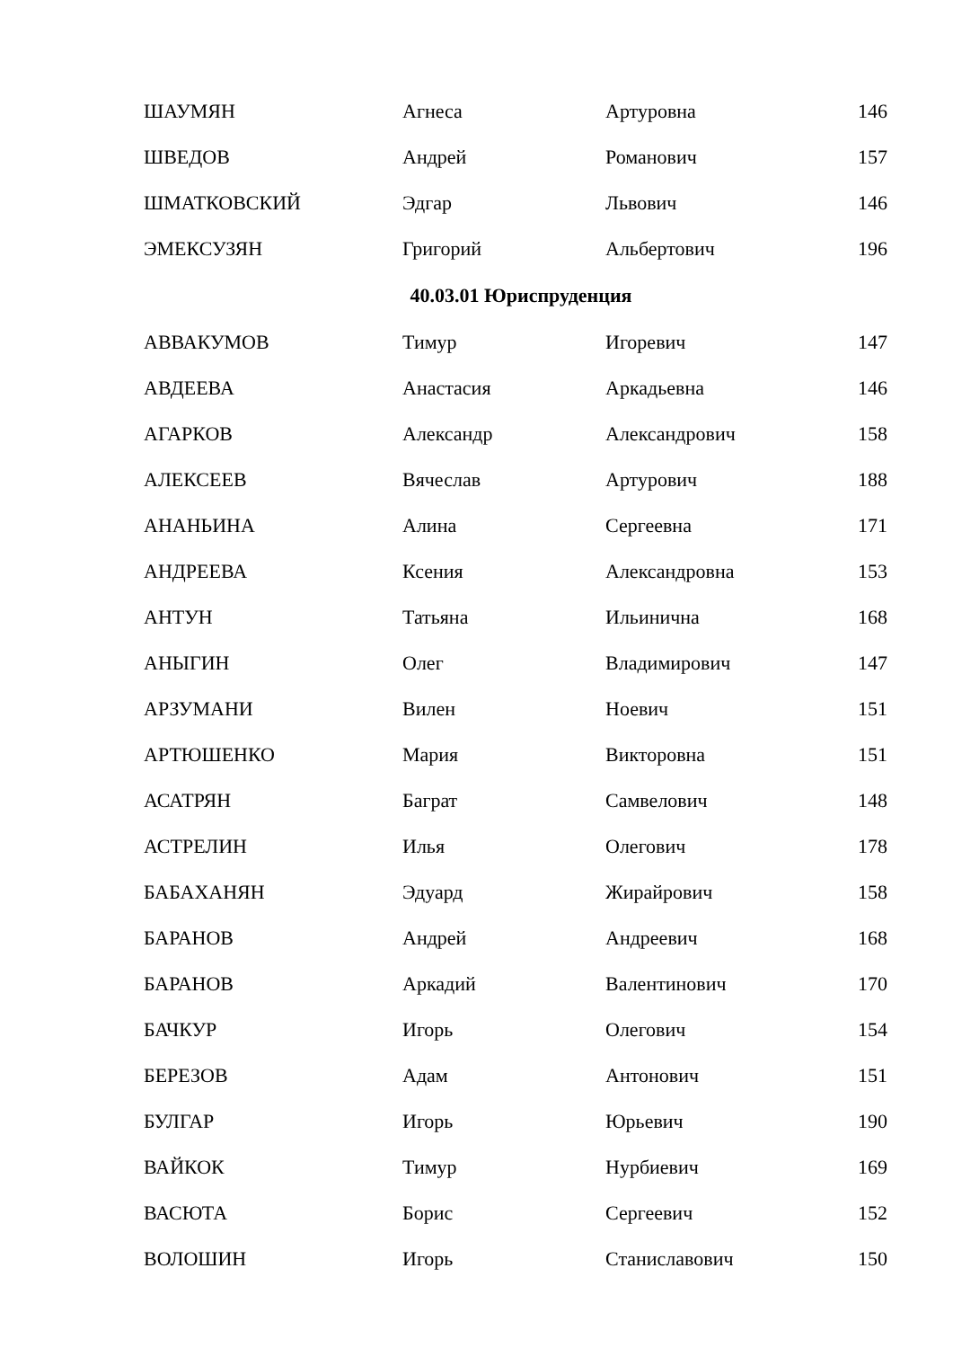| ШАУМЯН | Агнеса | Артуровна | 146 |
| ШВЕДОВ | Андрей | Романович | 157 |
| ШМАТКОВСКИЙ | Эдгар | Львович | 146 |
| ЭМЕКСУЗЯН | Григорий | Альбертович | 196 |
| 40.03.01 Юриспруденция | | | |
| АВВАКУМОВ | Тимур | Игоревич | 147 |
| АВДЕЕВА | Анастасия | Аркадьевна | 146 |
| АГАРКОВ | Александр | Александрович | 158 |
| АЛЕКСЕЕВ | Вячеслав | Артурович | 188 |
| АНАНЬИНА | Алина | Сергеевна | 171 |
| АНДРЕЕВА | Ксения | Александровна | 153 |
| АНТУН | Татьяна | Ильинична | 168 |
| АНЫГИН | Олег | Владимирович | 147 |
| АРЗУМАНИ | Вилен | Ноевич | 151 |
| АРТЮШЕНКО | Мария | Викторовна | 151 |
| АСАТРЯН | Баграт | Самвелович | 148 |
| АСТРЕЛИН | Илья | Олегович | 178 |
| БАБАХАНЯН | Эдуард | Жирайрович | 158 |
| БАРАНОВ | Андрей | Андреевич | 168 |
| БАРАНОВ | Аркадий | Валентинович | 170 |
| БАЧКУР | Игорь | Олегович | 154 |
| БЕРЕЗОВ | Адам | Антонович | 151 |
| БУЛГАР | Игорь | Юрьевич | 190 |
| ВАЙКОК | Тимур | Нурбиевич | 169 |
| ВАСЮТА | Борис | Сергеевич | 152 |
| ВОЛОШИН | Игорь | Станиславович | 150 |